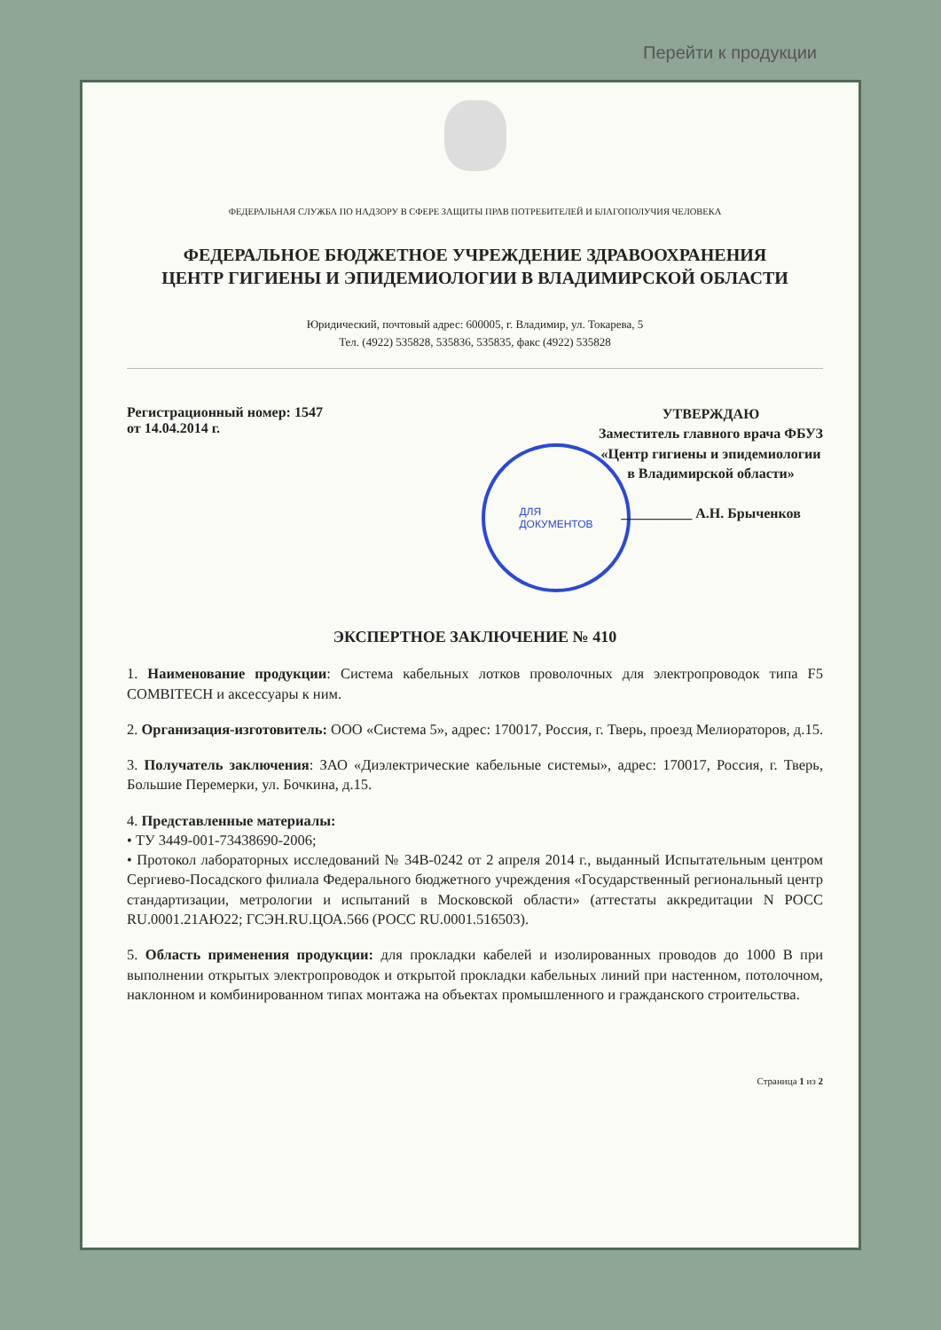Перейти к продукции
ФЕДЕРАЛЬНАЯ СЛУЖБА ПО НАДЗОРУ В СФЕРЕ ЗАЩИТЫ ПРАВ ПОТРЕБИТЕЛЕЙ И БЛАГОПОЛУЧИЯ ЧЕЛОВЕКА
ФЕДЕРАЛЬНОЕ БЮДЖЕТНОЕ УЧРЕЖДЕНИЕ ЗДРАВООХРАНЕНИЯ
ЦЕНТР ГИГИЕНЫ И ЭПИДЕМИОЛОГИИ В ВЛАДИМИРСКОЙ ОБЛАСТИ
Юридический, почтовый адрес: 600005, г. Владимир, ул. Токарева, 5
Тел. (4922) 535828, 535836, 535835, факс (4922) 535828
Регистрационный номер: 1547
от 14.04.2014 г.
УТВЕРЖДАЮ
Заместитель главного врача ФБУЗ
«Центр гигиены и эпидемиологии
в Владимирской области»
__________ А.Н. Брыченков
ДЛЯ
ДОКУМЕНТОВ
ЭКСПЕРТНОЕ ЗАКЛЮЧЕНИЕ № 410
1. Наименование продукции: Система кабельных лотков проволочных для электропроводок типа F5 COMBITECH и аксессуары к ним.
2. Организация-изготовитель: ООО «Система 5», адрес: 170017, Россия, г. Тверь, проезд Мелиораторов, д.15.
3. Получатель заключения: ЗАО «Диэлектрические кабельные системы», адрес: 170017, Россия, г. Тверь, Большие Перемерки, ул. Бочкина, д.15.
4. Представленные материалы:
• ТУ 3449-001-73438690-2006;
• Протокол лабораторных исследований № 34В-0242 от 2 апреля 2014 г., выданный Испытательным центром Сергиево-Посадского филиала Федерального бюджетного учреждения «Государственный региональный центр стандартизации, метрологии и испытаний в Московской области» (аттестаты аккредитации N РОСС RU.0001.21АЮ22; ГСЭН.RU.ЦОА.566 (РОСС RU.0001.516503).
5. Область применения продукции: для прокладки кабелей и изолированных проводов до 1000 В при выполнении открытых электропроводок и открытой прокладки кабельных линий при настенном, потолочном, наклонном и комбинированном типах монтажа на объектах промышленного и гражданского строительства.
Страница 1 из 2